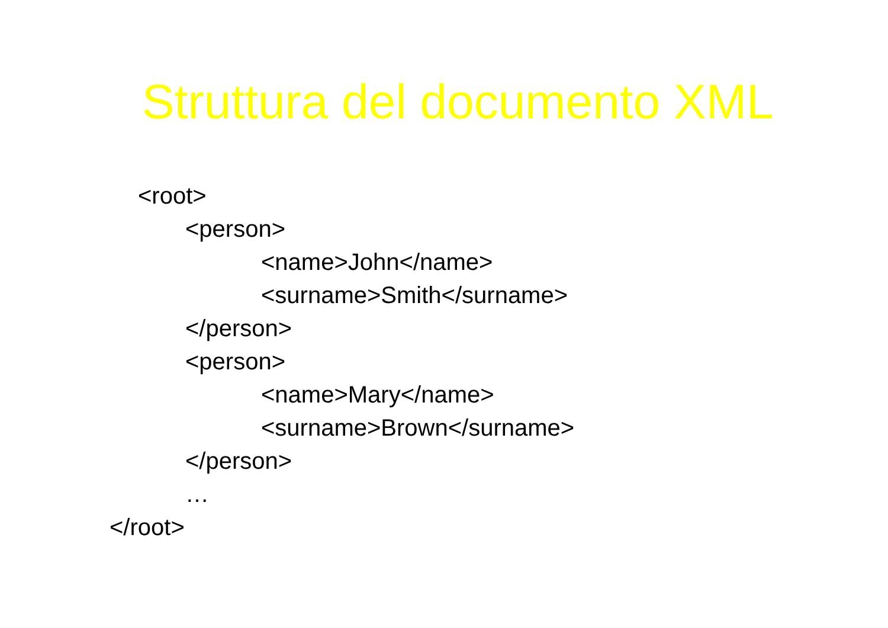Struttura del documento XML
<root>
<person>
<name>John</name>
<surname>Smith</surname>
</person>
<person>
<name>Mary</name>
<surname>Brown</surname>
</person>
…
</root>